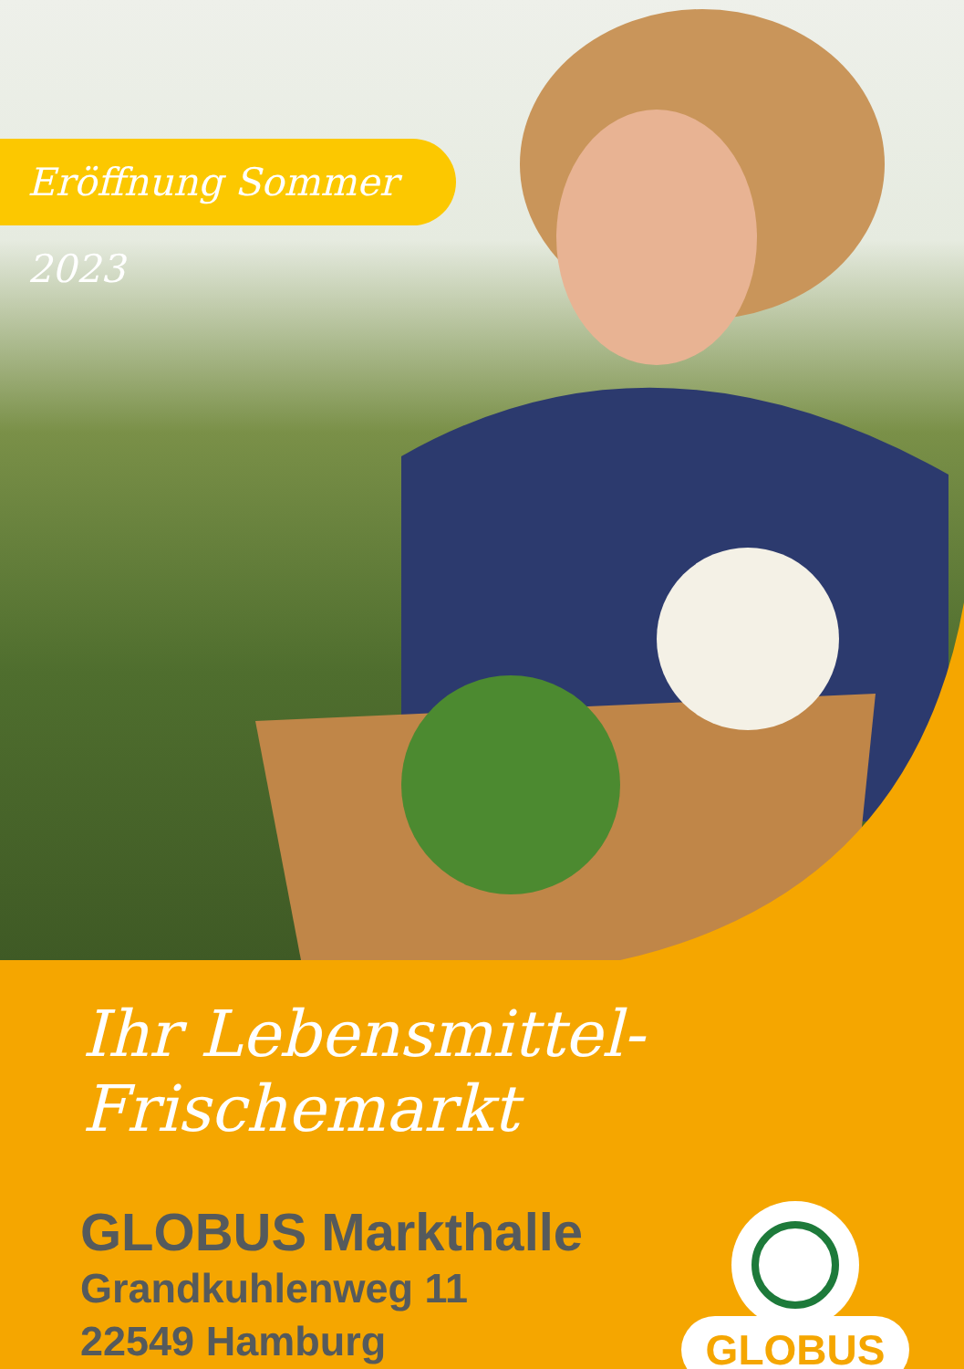Eröffnung Sommer 2023
Ihr Lebensmittel- Frischemarkt
GLOBUS Markthalle
Grandkuhlenweg 11
22549 Hamburg
GLOBUS